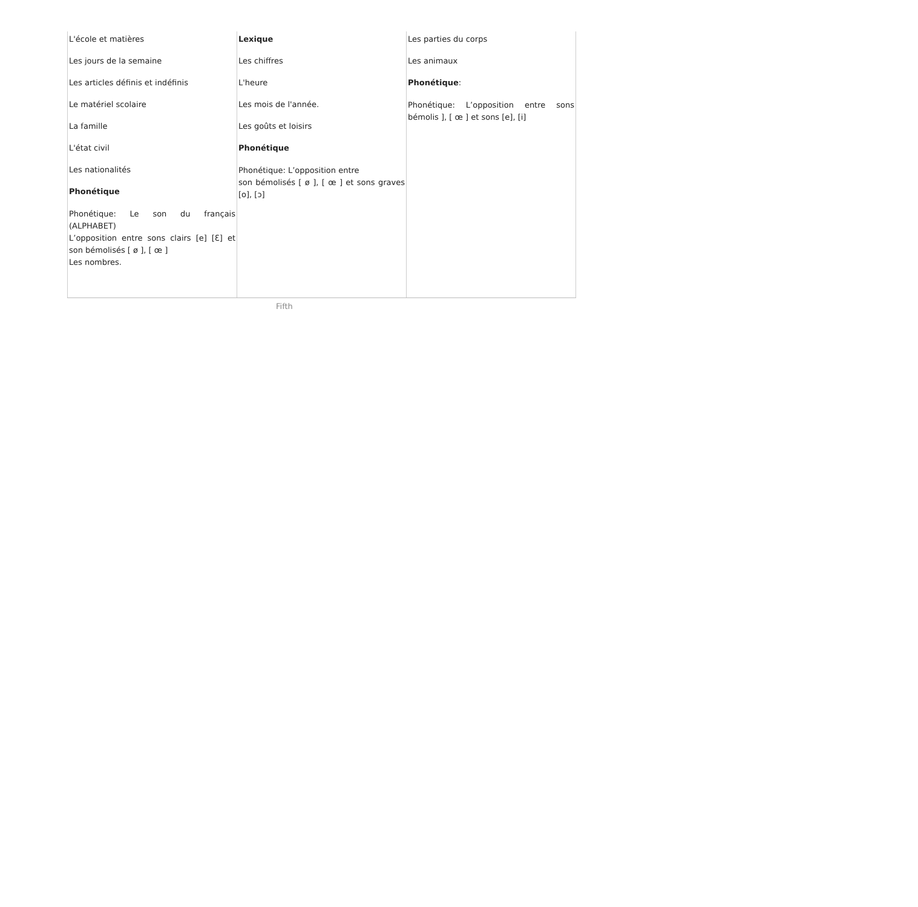| L'école et matières Les jours de la semaine Les articles définis et indéfinis Le matériel scolaire La famille L'état civil Les nationalités Phonétique Phonétique: Le son du français (ALPHABET) L’opposition entre sons clairs [e] [Ɛ] et son bémolisés [ ø ], [ œ ] Les nombres. | Lexique Les chiffres L'heure Les mois de l'année. Les goûts et loisirs Phonétique Phonétique: L’opposition entre son bémolisés [ ø ], [ œ ] et sons graves [o], [ɔ] | Les parties du corps Les animaux Phonétique : Phonétique: L’opposition entre sons bémolis ], [ œ ] et sons [e], [i] |
Fifth